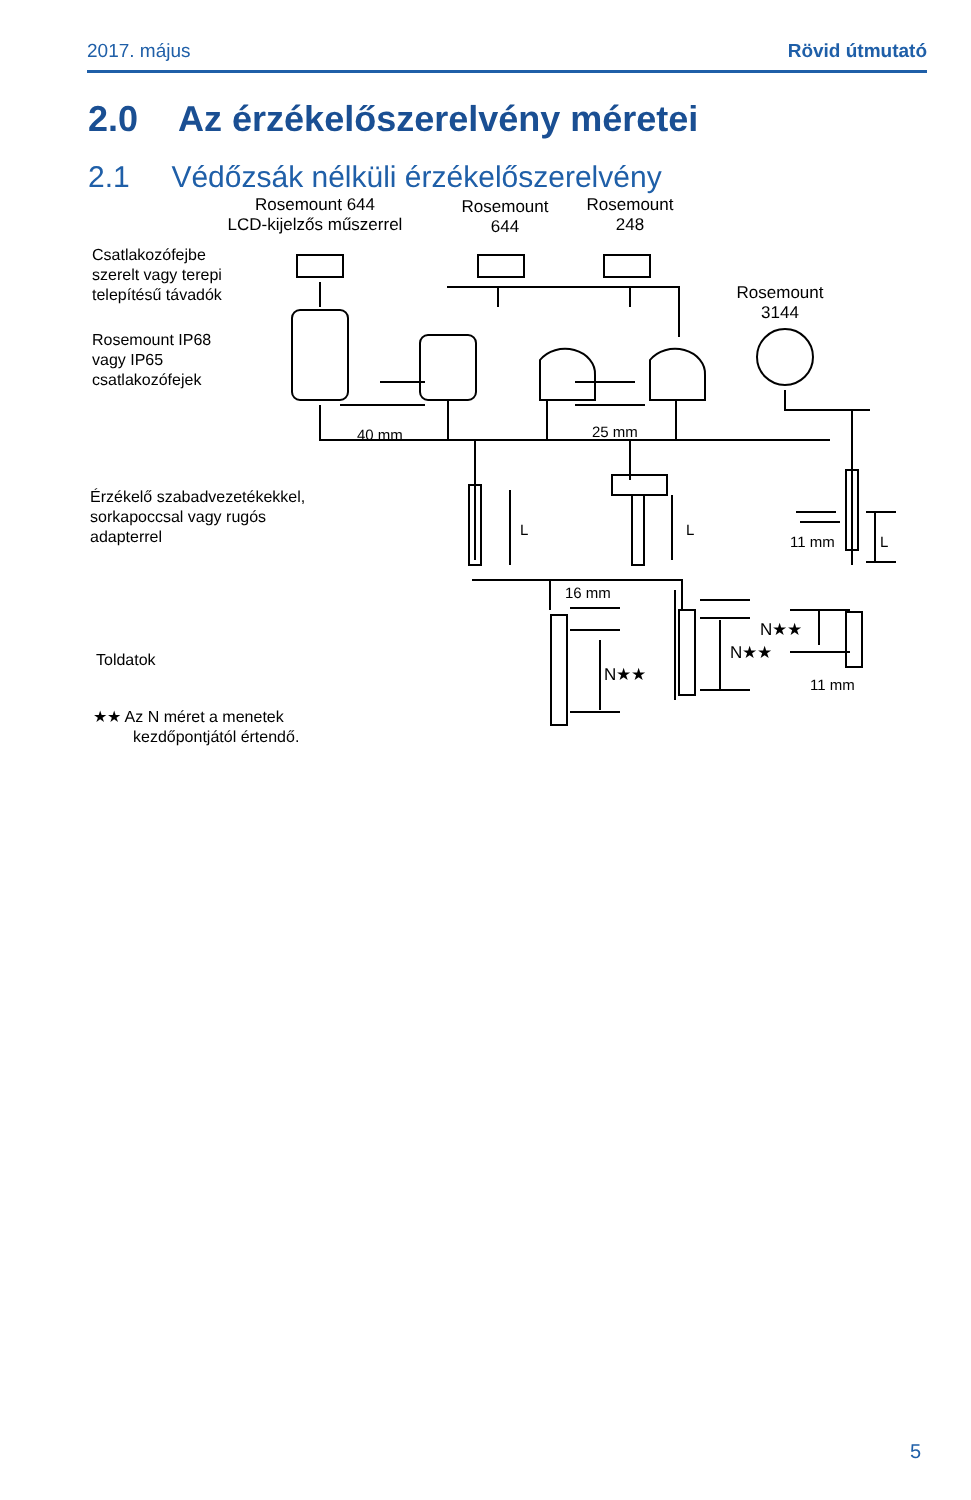2017. május Rövid útmutató
2.0 Az érzékelőszerelvény méretei
2.1 Védőzsák nélküli érzékelőszerelvény
Rosemount 644
LCD-kijelzős műszerrel
Rosemount
644
Rosemount
248
Rosemount
3144
Csatlakozófejbe
szerelt vagy terepi
telepítésű távadók
Rosemount IP68
vagy IP65
csatlakozófejek
40 mm 25 mm
Érzékelő szabadvezetékekkel,
sorkapoccsal vagy rugós
adapterrel
L L
11 mm L
16 mm
Toldatok
N★★
N★★
N★★ 11 mm
★★ Az N méret a menetek
kezdőpontjától értendő.
5